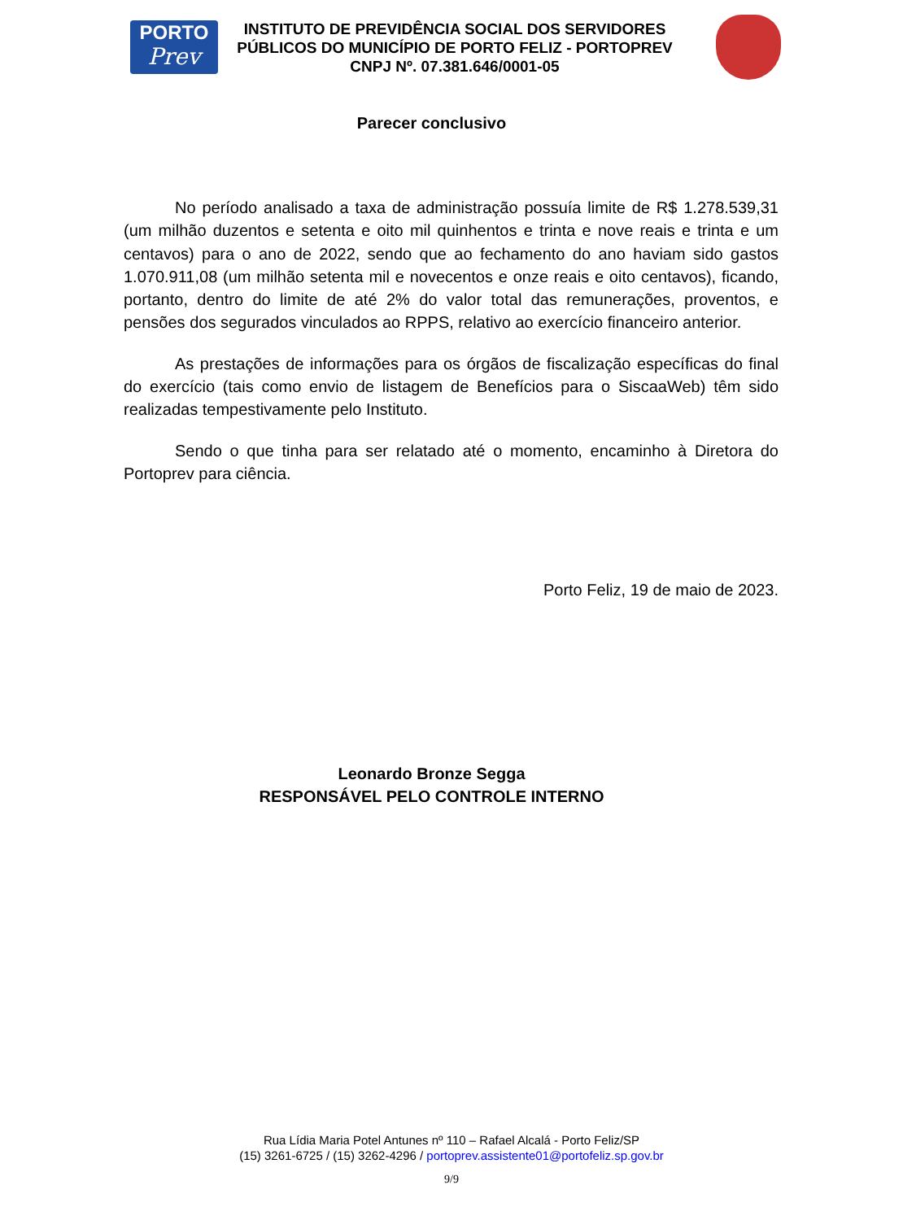PORTO
Prev
INSTITUTO DE PREVIDÊNCIA SOCIAL DOS SERVIDORES
PÚBLICOS DO MUNICÍPIO DE PORTO FELIZ - PORTOPREV
CNPJ Nº. 07.381.646/0001-05
Parecer conclusivo
No período analisado a taxa de administração possuía limite de R$ 1.278.539,31 (um milhão duzentos e setenta e oito mil quinhentos e trinta e nove reais e trinta e um centavos) para o ano de 2022, sendo que ao fechamento do ano haviam sido gastos 1.070.911,08 (um milhão setenta mil e novecentos e onze reais e oito centavos), ficando, portanto, dentro do limite de até 2% do valor total das remunerações, proventos, e pensões dos segurados vinculados ao RPPS, relativo ao exercício financeiro anterior.
As prestações de informações para os órgãos de fiscalização específicas do final do exercício (tais como envio de listagem de Benefícios para o SiscaaWeb) têm sido realizadas tempestivamente pelo Instituto.
Sendo o que tinha para ser relatado até o momento, encaminho à Diretora do Portoprev para ciência.
Porto Feliz, 19 de maio de 2023.
Leonardo Bronze Segga
RESPONSÁVEL PELO CONTROLE INTERNO
Rua Lídia Maria Potel Antunes nº 110 – Rafael Alcalá - Porto Feliz/SP
(15) 3261-6725 / (15) 3262-4296 / portoprev.assistente01@portofeliz.sp.gov.br
9/9